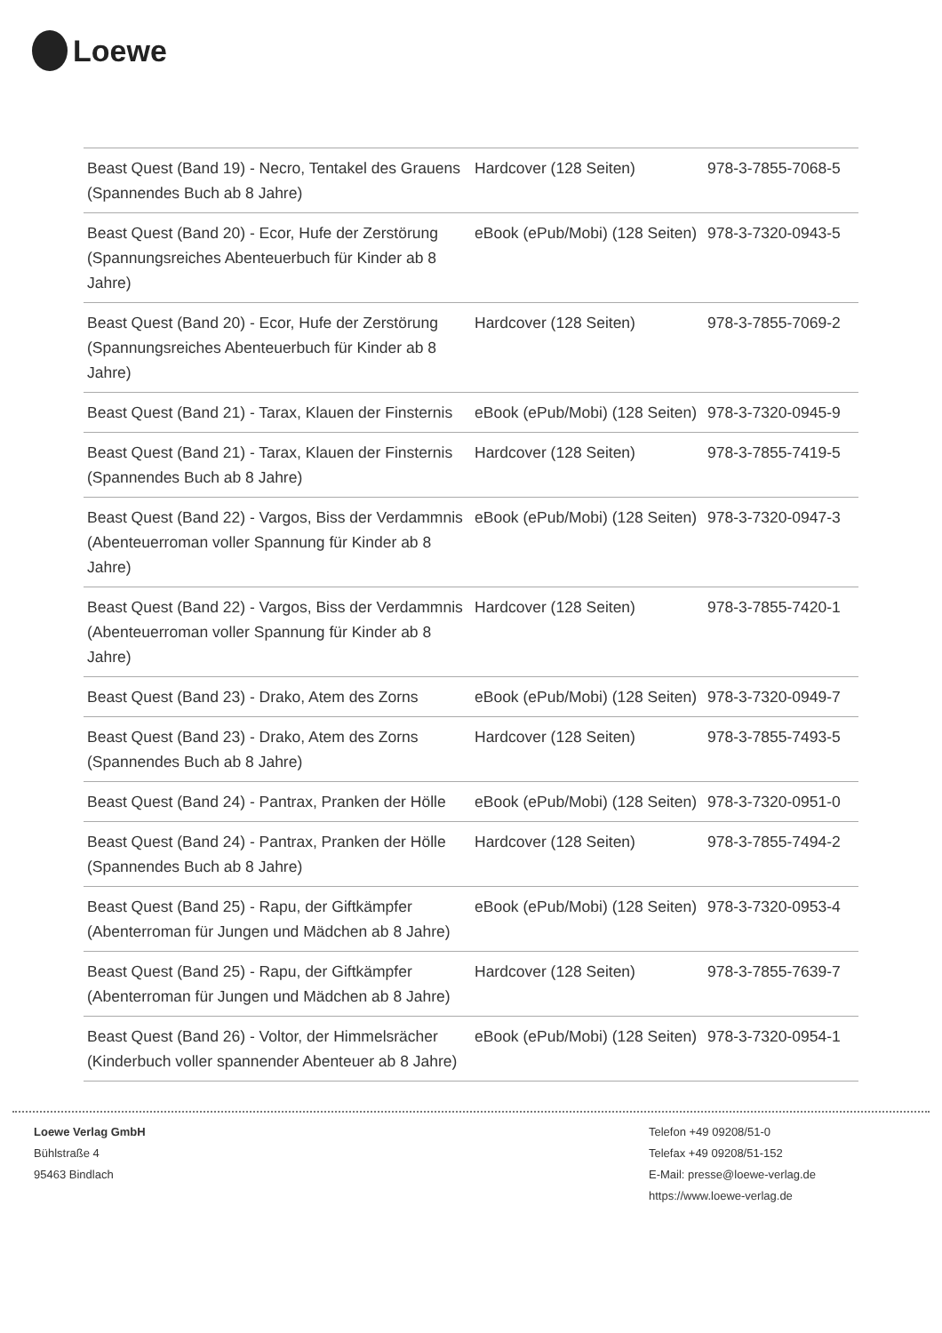Loewe
| Beast Quest (Band 19) - Necro, Tentakel des Grauens (Spannendes Buch ab 8 Jahre) | Hardcover (128 Seiten) | 978-3-7855-7068-5 |
| Beast Quest (Band 20) - Ecor, Hufe der Zerstörung (Spannungsreiches Abenteuerbuch für Kinder ab 8 Jahre) | eBook (ePub/Mobi) (128 Seiten) | 978-3-7320-0943-5 |
| Beast Quest (Band 20) - Ecor, Hufe der Zerstörung (Spannungsreiches Abenteuerbuch für Kinder ab 8 Jahre) | Hardcover (128 Seiten) | 978-3-7855-7069-2 |
| Beast Quest (Band 21) - Tarax, Klauen der Finsternis | eBook (ePub/Mobi) (128 Seiten) | 978-3-7320-0945-9 |
| Beast Quest (Band 21) - Tarax, Klauen der Finsternis (Spannendes Buch ab 8 Jahre) | Hardcover (128 Seiten) | 978-3-7855-7419-5 |
| Beast Quest (Band 22) - Vargos, Biss der Verdammnis (Abenteuerroman voller Spannung für Kinder ab 8 Jahre) | eBook (ePub/Mobi) (128 Seiten) | 978-3-7320-0947-3 |
| Beast Quest (Band 22) - Vargos, Biss der Verdammnis (Abenteuerroman voller Spannung für Kinder ab 8 Jahre) | Hardcover (128 Seiten) | 978-3-7855-7420-1 |
| Beast Quest (Band 23) - Drako, Atem des Zorns | eBook (ePub/Mobi) (128 Seiten) | 978-3-7320-0949-7 |
| Beast Quest (Band 23) - Drako, Atem des Zorns (Spannendes Buch ab 8 Jahre) | Hardcover (128 Seiten) | 978-3-7855-7493-5 |
| Beast Quest (Band 24) - Pantrax, Pranken der Hölle | eBook (ePub/Mobi) (128 Seiten) | 978-3-7320-0951-0 |
| Beast Quest (Band 24) - Pantrax, Pranken der Hölle (Spannendes Buch ab 8 Jahre) | Hardcover (128 Seiten) | 978-3-7855-7494-2 |
| Beast Quest (Band 25) - Rapu, der Giftkämpfer (Abenterroman für Jungen und Mädchen ab 8 Jahre) | eBook (ePub/Mobi) (128 Seiten) | 978-3-7320-0953-4 |
| Beast Quest (Band 25) - Rapu, der Giftkämpfer (Abenterroman für Jungen und Mädchen ab 8 Jahre) | Hardcover (128 Seiten) | 978-3-7855-7639-7 |
| Beast Quest (Band 26) - Voltor, der Himmelsrächer (Kinderbuch voller spannender Abenteuer ab 8 Jahre) | eBook (ePub/Mobi) (128 Seiten) | 978-3-7320-0954-1 |
Loewe Verlag GmbH
Bühlstraße 4
95463 Bindlach
Telefon +49 09208/51-0
Telefax +49 09208/51-152
E-Mail: presse@loewe-verlag.de
https://www.loewe-verlag.de